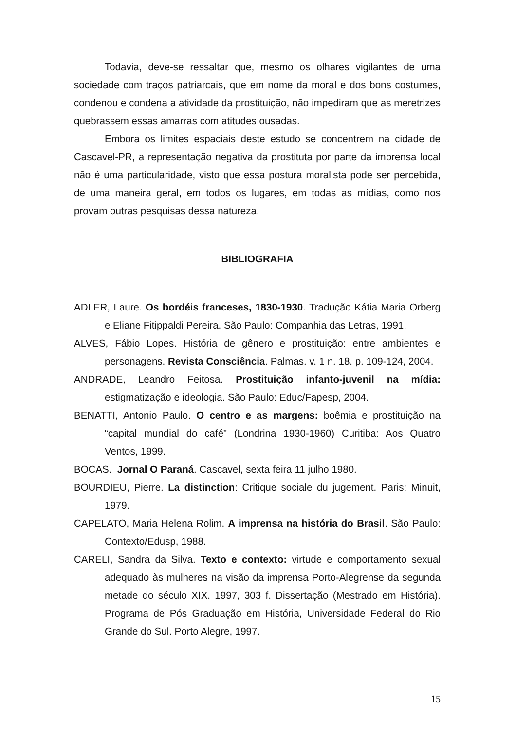Todavia, deve-se ressaltar que, mesmo os olhares vigilantes de uma sociedade com traços patriarcais, que em nome da moral e dos bons costumes, condenou e condena a atividade da prostituição, não impediram que as meretrizes quebrassem essas amarras com atitudes ousadas.
Embora os limites espaciais deste estudo se concentrem na cidade de Cascavel-PR, a representação negativa da prostituta por parte da imprensa local não é uma particularidade, visto que essa postura moralista pode ser percebida, de uma maneira geral, em todos os lugares, em todas as mídias, como nos provam outras pesquisas dessa natureza.
BIBLIOGRAFIA
ADLER, Laure. Os bordéis franceses, 1830-1930. Tradução Kátia Maria Orberg e Eliane Fitippaldi Pereira. São Paulo: Companhia das Letras, 1991.
ALVES, Fábio Lopes. História de gênero e prostituição: entre ambientes e personagens. Revista Consciência. Palmas. v. 1 n. 18. p. 109-124, 2004.
ANDRADE, Leandro Feitosa. Prostituição infanto-juvenil na mídia: estigmatização e ideologia. São Paulo: Educ/Fapesp, 2004.
BENATTI, Antonio Paulo. O centro e as margens: boêmia e prostituição na “capital mundial do café” (Londrina 1930-1960) Curitiba: Aos Quatro Ventos, 1999.
BOCAS. Jornal O Paraná. Cascavel, sexta feira 11 julho 1980.
BOURDIEU, Pierre. La distinction: Critique sociale du jugement. Paris: Minuit, 1979.
CAPELATO, Maria Helena Rolim. A imprensa na história do Brasil. São Paulo: Contexto/Edusp, 1988.
CARELI, Sandra da Silva. Texto e contexto: virtude e comportamento sexual adequado às mulheres na visão da imprensa Porto-Alegrense da segunda metade do século XIX. 1997, 303 f. Dissertação (Mestrado em História). Programa de Pós Graduação em História, Universidade Federal do Rio Grande do Sul. Porto Alegre, 1997.
15